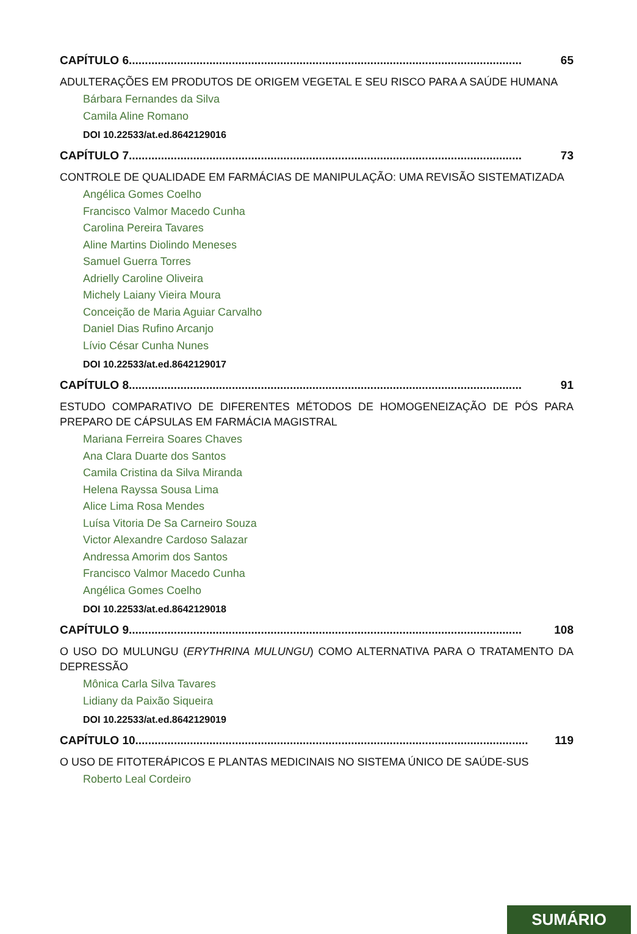CAPÍTULO 6.......................................................................................................................... 65
ADULTERAÇÕES EM PRODUTOS DE ORIGEM VEGETAL E SEU RISCO PARA A SAÚDE HUMANA
Bárbara Fernandes da Silva
Camila Aline Romano
DOI 10.22533/at.ed.8642129016
CAPÍTULO 7.......................................................................................................................... 73
CONTROLE DE QUALIDADE EM FARMÁCIAS DE MANIPULAÇÃO: UMA REVISÃO SISTEMATIZADA
Angélica Gomes Coelho
Francisco Valmor Macedo Cunha
Carolina Pereira Tavares
Aline Martins Diolindo Meneses
Samuel Guerra Torres
Adrielly Caroline Oliveira
Michely Laiany Vieira Moura
Conceição de Maria Aguiar Carvalho
Daniel Dias Rufino Arcanjo
Lívio César Cunha Nunes
DOI 10.22533/at.ed.8642129017
CAPÍTULO 8.......................................................................................................................... 91
ESTUDO COMPARATIVO DE DIFERENTES MÉTODOS DE HOMOGENEIZAÇÃO DE PÓS PARA PREPARO DE CÁPSULAS EM FARMÁCIA MAGISTRAL
Mariana Ferreira Soares Chaves
Ana Clara Duarte dos Santos
Camila Cristina da Silva Miranda
Helena Rayssa Sousa Lima
Alice Lima Rosa Mendes
Luísa Vitoria De Sa Carneiro Souza
Victor Alexandre Cardoso Salazar
Andressa Amorim dos Santos
Francisco Valmor Macedo Cunha
Angélica Gomes Coelho
DOI 10.22533/at.ed.8642129018
CAPÍTULO 9.......................................................................................................................... 108
O USO DO MULUNGU (ERYTHRINA MULUNGU) COMO ALTERNATIVA PARA O TRATAMENTO DA DEPRESSÃO
Mônica Carla Silva Tavares
Lidiany da Paixão Siqueira
DOI 10.22533/at.ed.8642129019
CAPÍTULO 10.......................................................................................................................... 119
O USO DE FITOTERÁPICOS E PLANTAS MEDICINAIS NO SISTEMA ÚNICO DE SAÚDE-SUS
Roberto Leal Cordeiro
SUMÁRIO